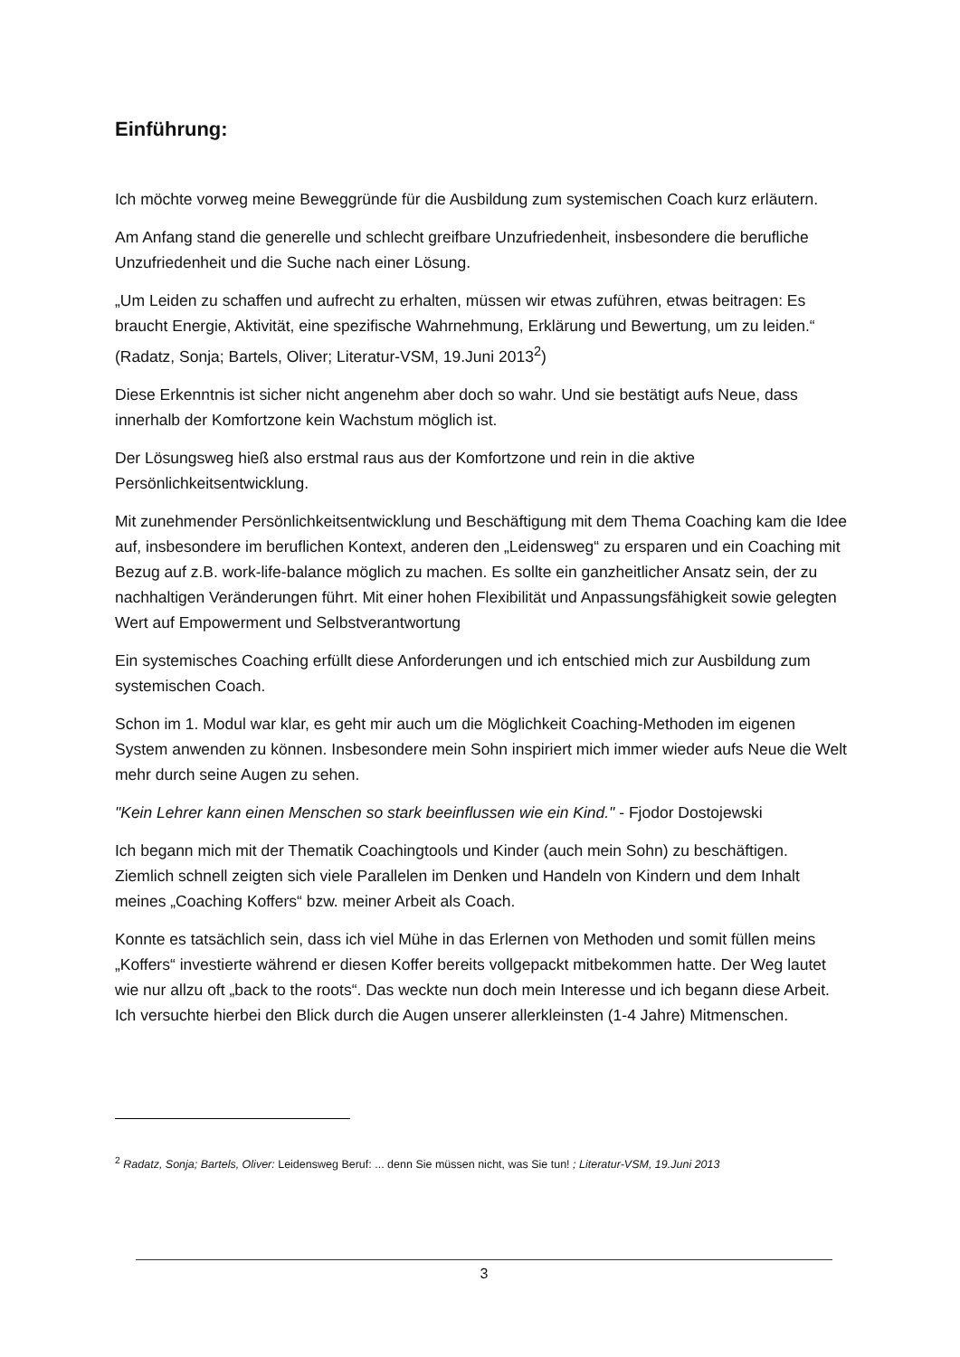Einführung:
Ich möchte vorweg meine Beweggründe für die Ausbildung zum systemischen Coach kurz erläutern.
Am Anfang stand die generelle und schlecht greifbare Unzufriedenheit, insbesondere die berufliche Unzufriedenheit und die Suche nach einer Lösung.
„Um Leiden zu schaffen und aufrecht zu erhalten, müssen wir etwas zuführen, etwas beitragen: Es braucht Energie, Aktivität, eine spezifische Wahrnehmung, Erklärung und Bewertung, um zu leiden.“ (Radatz, Sonja; Bartels, Oliver; Literatur-VSM, 19.Juni 2013<sup>2</sup>)
Diese Erkenntnis ist sicher nicht angenehm aber doch so wahr. Und sie bestätigt aufs Neue, dass innerhalb der Komfortzone kein Wachstum möglich ist.
Der Lösungsweg hieß also erstmal raus aus der Komfortzone und rein in die aktive Persönlichkeitsentwicklung.
Mit zunehmender Persönlichkeitsentwicklung und Beschäftigung mit dem Thema Coaching kam die Idee auf, insbesondere im beruflichen Kontext, anderen den „Leidensweg“ zu ersparen und ein Coaching mit Bezug auf z.B. work-life-balance möglich zu machen. Es sollte ein ganzheitlicher Ansatz sein, der zu nachhaltigen Veränderungen führt. Mit einer hohen Flexibilität und Anpassungsfähigkeit sowie gelegten Wert auf Empowerment und Selbstverantwortung
Ein systemisches Coaching erfüllt diese Anforderungen und ich entschied mich zur Ausbildung zum systemischen Coach.
Schon im 1. Modul war klar, es geht mir auch um die Möglichkeit Coaching-Methoden im eigenen System anwenden zu können. Insbesondere mein Sohn inspiriert mich immer wieder aufs Neue die Welt mehr durch seine Augen zu sehen.
"Kein Lehrer kann einen Menschen so stark beeinflussen wie ein Kind." - Fjodor Dostojewski
Ich begann mich mit der Thematik Coachingtools und Kinder (auch mein Sohn) zu beschäftigen. Ziemlich schnell zeigten sich viele Parallelen im Denken und Handeln von Kindern und dem Inhalt meines „Coaching Koffers“ bzw. meiner Arbeit als Coach.
Konnte es tatsächlich sein, dass ich viel Mühe in das Erlernen von Methoden und somit füllen meins „Koffers“ investierte während er diesen Koffer bereits vollgepackt mitbekommen hatte. Der Weg lautet wie nur allzu oft „back to the roots“. Das weckte nun doch mein Interesse und ich begann diese Arbeit. Ich versuchte hierbei den Blick durch die Augen unserer allerkleinsten (1-4 Jahre) Mitmenschen.
<sup>2</sup> Radatz, Sonja; Bartels, Oliver: Leidensweg Beruf: ... denn Sie müssen nicht, was Sie tun! ; Literatur-VSM, 19.Juni 2013
3